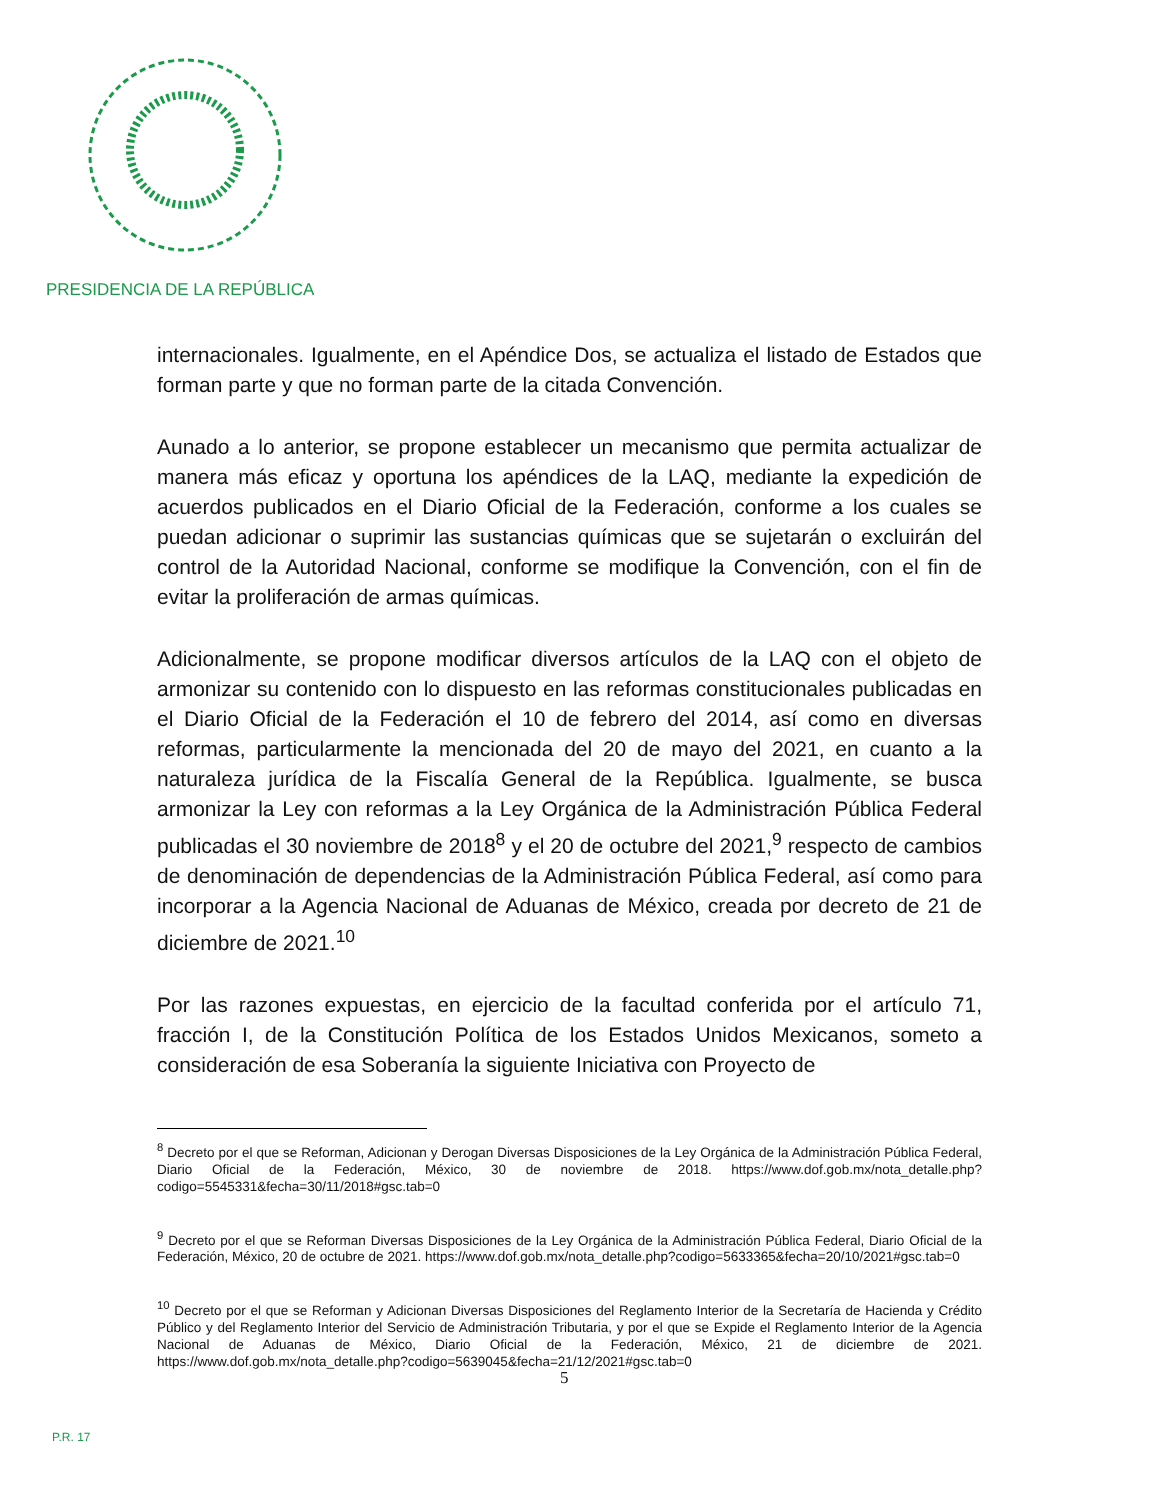PRESIDENCIA DE LA REPÚBLICA
internacionales. Igualmente, en el Apéndice Dos, se actualiza el listado de Estados que forman parte y que no forman parte de la citada Convención.
Aunado a lo anterior, se propone establecer un mecanismo que permita actualizar de manera más eficaz y oportuna los apéndices de la LAQ, mediante la expedición de acuerdos publicados en el Diario Oficial de la Federación, conforme a los cuales se puedan adicionar o suprimir las sustancias químicas que se sujetarán o excluirán del control de la Autoridad Nacional, conforme se modifique la Convención, con el fin de evitar la proliferación de armas químicas.
Adicionalmente, se propone modificar diversos artículos de la LAQ con el objeto de armonizar su contenido con lo dispuesto en las reformas constitucionales publicadas en el Diario Oficial de la Federación el 10 de febrero del 2014, así como en diversas reformas, particularmente la mencionada del 20 de mayo del 2021, en cuanto a la naturaleza jurídica de la Fiscalía General de la República. Igualmente, se busca armonizar la Ley con reformas a la Ley Orgánica de la Administración Pública Federal publicadas el 30 noviembre de 2018<sup>8</sup> y el 20 de octubre del 2021,<sup>9</sup> respecto de cambios de denominación de dependencias de la Administración Pública Federal, así como para incorporar a la Agencia Nacional de Aduanas de México, creada por decreto de 21 de diciembre de 2021.<sup>10</sup>
Por las razones expuestas, en ejercicio de la facultad conferida por el artículo 71, fracción I, de la Constitución Política de los Estados Unidos Mexicanos, someto a consideración de esa Soberanía la siguiente Iniciativa con Proyecto de
<sup>8</sup> Decreto por el que se Reforman, Adicionan y Derogan Diversas Disposiciones de la Ley Orgánica de la Administración Pública Federal, Diario Oficial de la Federación, México, 30 de noviembre de 2018. https://www.dof.gob.mx/nota_detalle.php?codigo=5545331&fecha=30/11/2018#gsc.tab=0
<sup>9</sup> Decreto por el que se Reforman Diversas Disposiciones de la Ley Orgánica de la Administración Pública Federal, Diario Oficial de la Federación, México, 20 de octubre de 2021. https://www.dof.gob.mx/nota_detalle.php?codigo=5633365&fecha=20/10/2021#gsc.tab=0
<sup>10</sup> Decreto por el que se Reforman y Adicionan Diversas Disposiciones del Reglamento Interior de la Secretaría de Hacienda y Crédito Público y del Reglamento Interior del Servicio de Administración Tributaria, y por el que se Expide el Reglamento Interior de la Agencia Nacional de Aduanas de México, Diario Oficial de la Federación, México, 21 de diciembre de 2021. https://www.dof.gob.mx/nota_detalle.php?codigo=5639045&fecha=21/12/2021#gsc.tab=0
5
P.R. 17